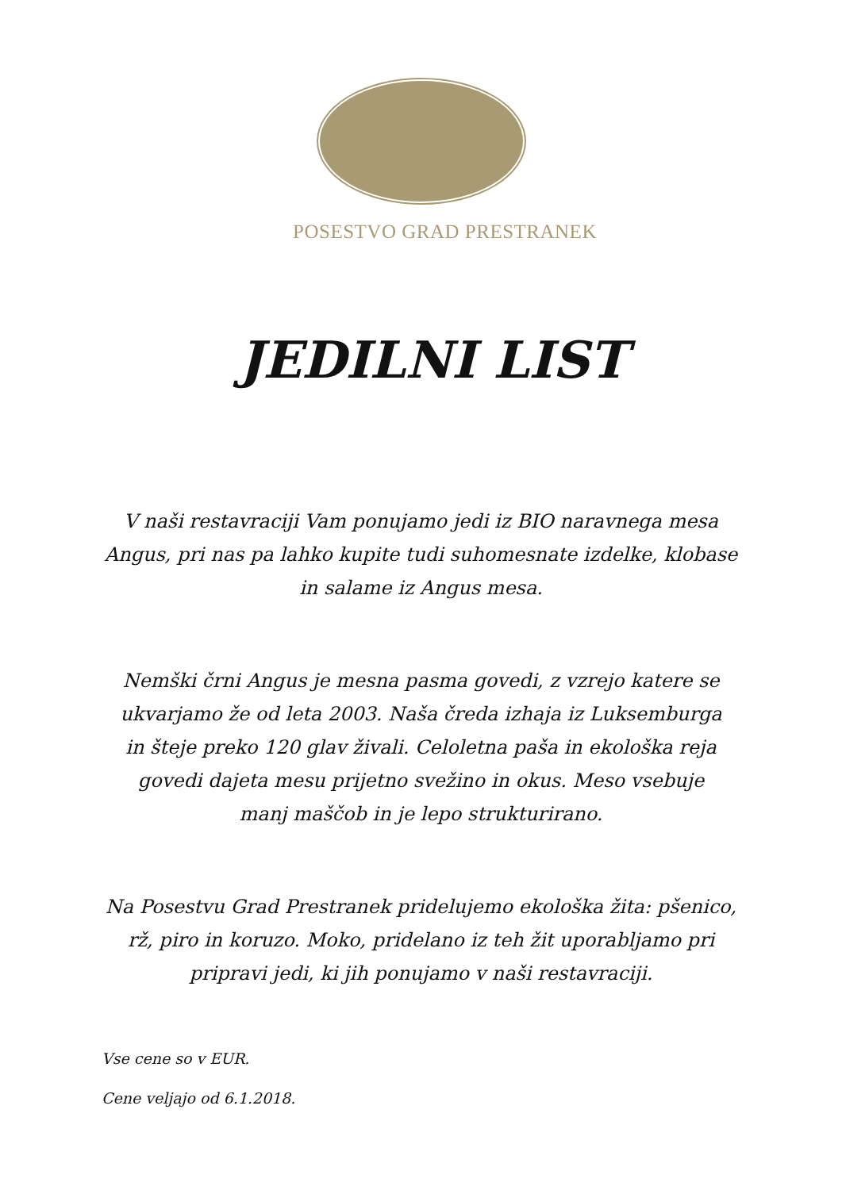POSESTVO GRAD PRESTRANEK
JEDILNI LIST
V naši restavraciji Vam ponujamo jedi iz BIO naravnega mesa Angus, pri nas pa lahko kupite tudi suhomesnate izdelke, klobase in salame iz Angus mesa.
Nemški črni Angus je mesna pasma govedi, z vzrejo katere se ukvarjamo že od leta 2003. Naša čreda izhaja iz Luksemburga in šteje preko 120 glav živali. Celoletna paša in ekološka reja govedi dajeta mesu prijetno svežino in okus. Meso vsebuje manj maščob in je lepo strukturirano.
Na Posestvu Grad Prestranek pridelujemo ekološka žita: pšenico, rž, piro in koruzo. Moko, pridelano iz teh žit uporabljamo pri pripravi jedi, ki jih ponujamo v naši restavraciji.
Vse cene so v EUR.
Cene veljajo od 6.1.2018.